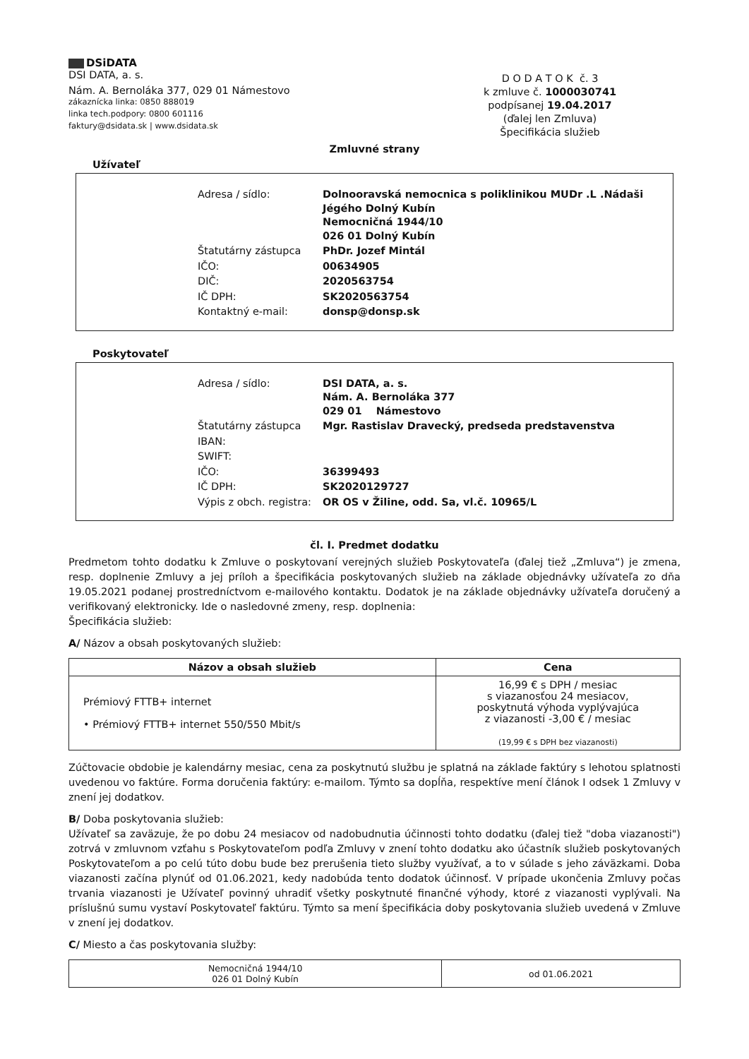DSiDATA
DSI DATA, a. s.
Nám. A. Bernoláka 377, 029 01 Námestovo
zákaznícka linka: 0850 888019
linka tech.podpory: 0800 601116
faktury@dsidata.sk | www.dsidata.sk
D O D A T O K č. 3
k zmluve č. 1000030741
podpísanej 19.04.2017
(ďalej len Zmluva)
Špecifikácia služieb
Zmluvné strany
Užívateľ
| Adresa / sídlo: | Dolnooravská nemocnica s poliklinikou MUDr .L .Nádaši Jégého Dolný Kubín Nemocničná 1944/10 026 01 Dolný Kubín |
| Štatutárny zástupca | PhDr. Jozef Mintál |
| IČO: | 00634905 |
| DIČ: | 2020563754 |
| IČ DPH: | SK2020563754 |
| Kontaktný e-mail: | donsp@donsp.sk |
Poskytovateľ
| Adresa / sídlo: | DSI DATA, a. s. Nám. A. Bernoláka 377 029 01 Námestovo |
| Štatutárny zástupca | Mgr. Rastislav Dravecký, predseda predstavenstva |
| IBAN: | |
| SWIFT: | |
| IČO: | 36399493 |
| IČ DPH: | SK2020129727 |
| Výpis z obch. registra: | OR OS v Žiline, odd. Sa, vl.č. 10965/L |
čl. I. Predmet dodatku
Predmetom tohto dodatku k Zmluve o poskytovaní verejných služieb Poskytovateľa (ďalej tiež „Zmluva“) je zmena, resp. doplnenie Zmluvy a jej príloh a špecifikácia poskytovaných služieb na základe objednávky užívateľa zo dňa 19.05.2021 podanej prostredníctvom e-mailového kontaktu. Dodatok je na základe objednávky užívateľa doručený a verifikovaný elektronicky. Ide o nasledovné zmeny, resp. doplnenia:
Špecifikácia služieb:
A/ Názov a obsah poskytovaných služieb:
| Názov a obsah služieb | Cena |
| --- | --- |
| Prémiový FTTB+ internet • Prémiový FTTB+ internet 550/550 Mbit/s | 16,99 € s DPH / mesiac s viazanosťou 24 mesiacov, poskytnutá výhoda vyplývajúca z viazanosti -3,00 € / mesiac (19,99 € s DPH bez viazanosti) |
Zúčtovacie obdobie je kalendárny mesiac, cena za poskytnutú službu je splatná na základe faktúry s lehotou splatnosti uvedenou vo faktúre. Forma doručenia faktúry: e-mailom. Týmto sa dopĺňa, respektíve mení článok I odsek 1 Zmluvy v znení jej dodatkov.
B/ Doba poskytovania služieb:
Užívateľ sa zaväzuje, že po dobu 24 mesiacov od nadobudnutia účinnosti tohto dodatku (ďalej tiež "doba viazanosti") zotrvá v zmluvnom vzťahu s Poskytovateľom podľa Zmluvy v znení tohto dodatku ako účastník služieb poskytovaných Poskytovateľom a po celú túto dobu bude bez prerušenia tieto služby využívať, a to v súlade s jeho záväzkami. Doba viazanosti začína plynúť od 01.06.2021, kedy nadobúda tento dodatok účinnosť. V prípade ukončenia Zmluvy počas trvania viazanosti je Užívateľ povinný uhradiť všetky poskytnuté finančné výhody, ktoré z viazanosti vyplývali. Na príslušnú sumu vystaví Poskytovateľ faktúru. Týmto sa mení špecifikácia doby poskytovania služieb uvedená v Zmluve v znení jej dodatkov.
C/ Miesto a čas poskytovania služby:
| Nemocničná 1944/10 026 01 Dolný Kubín | od 01.06.2021 |